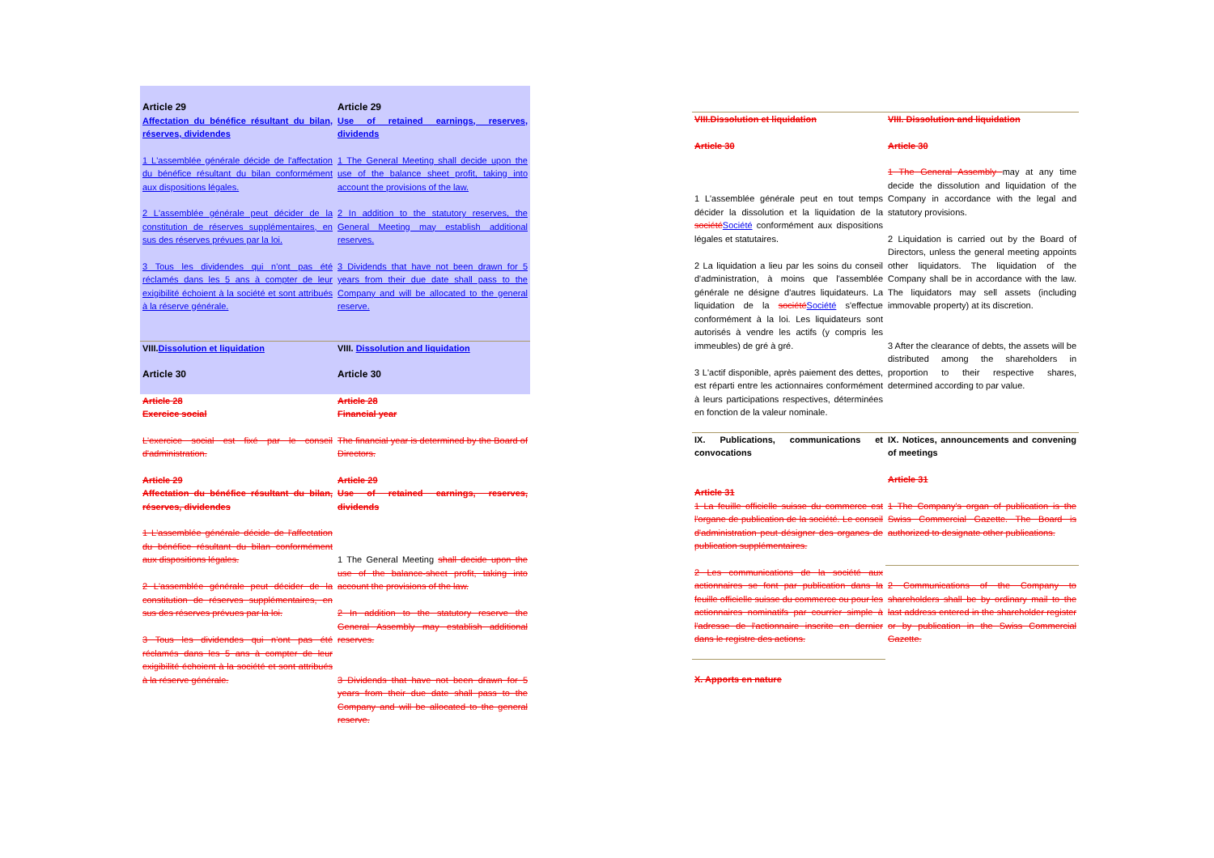| Article 29 Affectation du bénéfice résultant du bilan, réserves, dividendes | Article 29 Use of retained earnings, reserves, dividends |
| 1 L'assemblée générale décide de l'affectation du bénéfice résultant du bilan conformément aux dispositions légales. | 1 The General Meeting shall decide upon the use of the balance sheet profit, taking into account the provisions of the law. |
| 2 L'assemblée générale peut décider de la constitution de réserves supplémentaires, en sus des réserves prévues par la loi. | 2 In addition to the statutory reserves, the General Meeting may establish additional reserves. |
| 3 Tous les dividendes qui n'ont pas été réclamés dans les 5 ans à compter de leur exigibilité échoient à la société et sont attribués à la réserve générale. | 3 Dividends that have not been drawn for 5 years from their due date shall pass to the Company and will be allocated to the general reserve. |
| VIII. Dissolution et liquidation | VIII. Dissolution and liquidation |
| Article 30 | Article 30 |
| Article 28 Exercice social | Article 28 Financial year |
| L'exercice social est fixé par le conseil d'administration. | The financial year is determined by the Board of Directors. |
| Article 29 Affectation du bénéfice résultant du bilan, réserves, dividendes | Article 29 Use of retained earnings, reserves, dividends |
| 1 L'assemblée générale décide de l'affectation du bénéfice résultant du bilan conformément aux dispositions légales. 2 L'assemblée générale peut décider de la constitution de réserves supplémentaires, en sus des réserves prévues par la loi. 3 Tous les dividendes qui n'ont pas été réclamés dans les 5 ans à compter de leur exigibilité échoient à la société et sont attribués à la réserve générale. | 1 The General Meeting shall decide upon the use of the balance-sheet profit, taking into account the provisions of the law. 2 In addition to the statutory reserve the General Assembly may establish additional reserves. 3 Dividends that have not been drawn for 5 years from their due date shall pass to the Company and will be allocated to the general reserve. |
| VIII.Dissolution et liquidation | VIII. Dissolution and liquidation |
| Article 30 | Article 30 |
| 1 L'assemblée générale peut en tout temps décider la dissolution et la liquidation de la société Société conformément aux dispositions légales et statutaires. 2 La liquidation a lieu par les soins du conseil d'administration, à moins que l'assemblée générale ne désigne d'autres liquidateurs. La liquidation de la société Société s'effectue conformément à la loi. Les liquidateurs sont autorisés à vendre les actifs (y compris les immeubles) de gré à gré. 3 L'actif disponible, après paiement des dettes, est réparti entre les actionnaires conformément à leurs participations respectives, déterminées en fonction de la valeur nominale. | 1 The General Assembly may at any time decide the dissolution and liquidation of the Company in accordance with the legal and statutory provisions. 2 Liquidation is carried out by the Board of Directors, unless the general meeting appoints other liquidators. The liquidation of the Company shall be in accordance with the law. The liquidators may sell assets (including immovable property) at its discretion. 3 After the clearance of debts, the assets will be distributed among the shareholders in proportion to their respective shares, determined according to par value. |
| IX. Publications, communications et convocations | IX. Notices, announcements and convening of meetings |
| Article 31 1 La feuille officielle suisse du commerce est l'organe de publication de la société. Le conseil d'administration peut désigner des organes de publication supplémentaires. | Article 31 1 The Company's organ of publication is the Swiss Commercial Gazette. The Board is authorized to designate other publications. |
| 2 Les communications de la société aux actionnaires se font par publication dans la feuille officielle suisse du commerce ou pour les actionnaires nominatifs par courrier simple à l'adresse de l'actionnaire inscrite en dernier dans le registre des actions. | 2 Communications of the Company to shareholders shall be by ordinary mail to the last address entered in the shareholder register or by publication in the Swiss Commercial Gazette. |
| X. Apports en nature | |